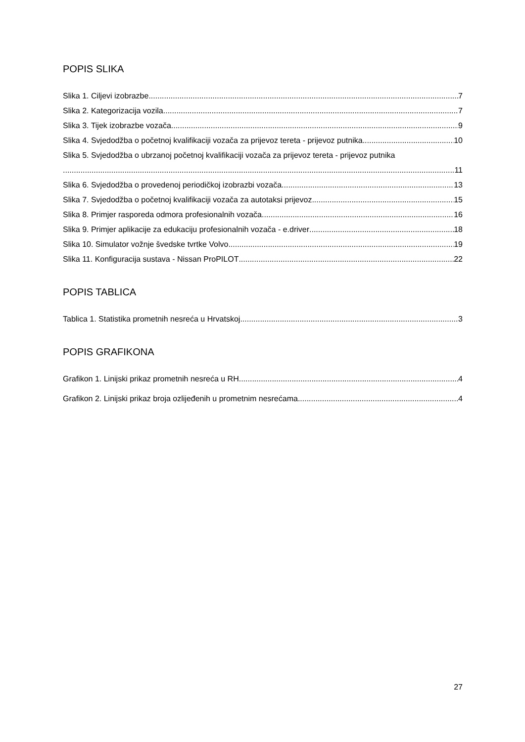POPIS SLIKA
Slika 1. Ciljevi izobrazbe 7
Slika 2. Kategorizacija vozila 7
Slika 3. Tijek izobrazbe vozača 9
Slika 4. Svjedodžba o početnoj kvalifikaciji vozača za prijevoz tereta - prijevoz putnika 10
Slika 5. Svjedodžba o ubrzanoj početnoj kvalifikaciji vozača za prijevoz tereta - prijevoz putnika
11
Slika 6. Svjedodžba o provedenoj periodičkoj izobrazbi vozača 13
Slika 7. Svjedodžba o početnoj kvalifikaciji vozača za autotaksi prijevoz 15
Slika 8. Primjer rasporeda odmora profesionalnih vozača 16
Slika 9. Primjer aplikacije za edukaciju profesionalnih vozača - e.driver 18
Slika 10. Simulator vožnje švedske tvrtke Volvo 19
Slika 11. Konfiguracija sustava - Nissan ProPILOT 22
POPIS TABLICA
Tablica 1. Statistika prometnih nesreća u Hrvatskoj 3
POPIS GRAFIKONA
Grafikon 1. Linijski prikaz prometnih nesreća u RH 4
Grafikon 2. Linijski prikaz broja ozlijeđenih u prometnim nesrećama 4
27